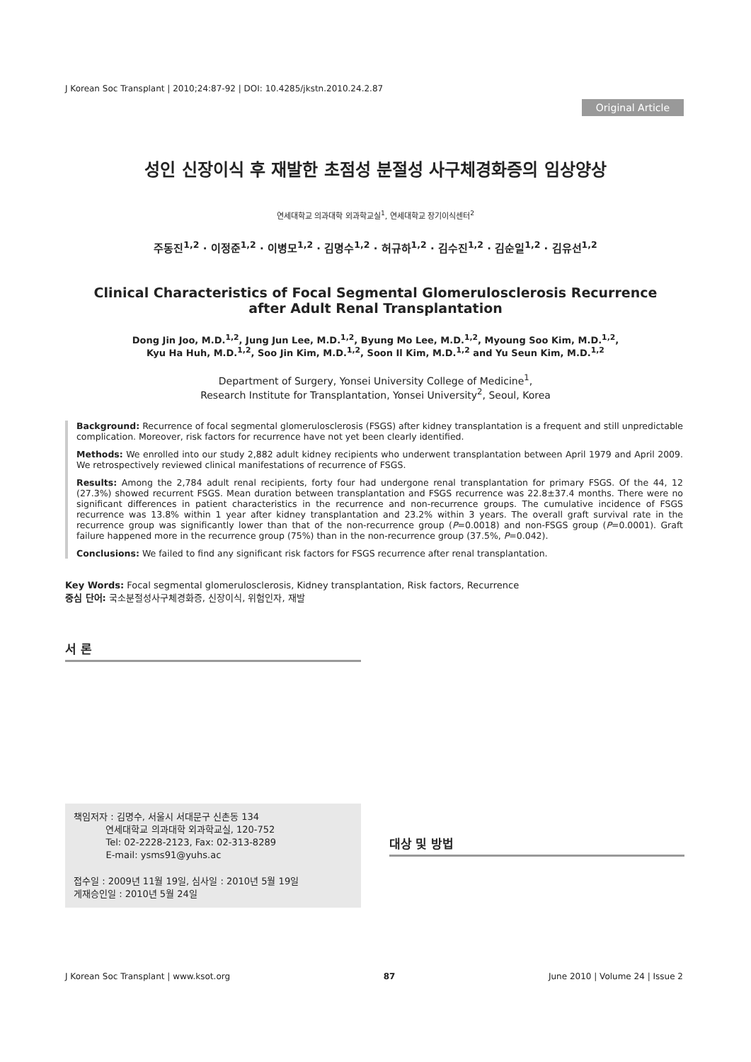J Korean Soc Transplant | 2010;24:87-92 | DOI: 10.4285/jkstn.2010.24.2.87
Original Article
성인 신장이식 후 재발한 초점성 분절성 사구체경화증의 임상양상
연세대학교 의과대학 외과학교실<sup>1</sup>, 연세대학교 장기이식센터<sup>2</sup>
주동진<sup>1,2</sup> · 이정준<sup>1,2</sup> · 이병모<sup>1,2</sup> · 김명수<sup>1,2</sup> · 허규하<sup>1,2</sup> · 김수진<sup>1,2</sup> · 김순일<sup>1,2</sup> · 김유선<sup>1,2</sup>
Clinical Characteristics of Focal Segmental Glomerulosclerosis Recurrence
after Adult Renal Transplantation
Dong Jin Joo, M.D.<sup>1,2</sup>, Jung Jun Lee, M.D.<sup>1,2</sup>, Byung Mo Lee, M.D.<sup>1,2</sup>, Myoung Soo Kim, M.D.<sup>1,2</sup>,
Kyu Ha Huh, M.D.<sup>1,2</sup>, Soo Jin Kim, M.D.<sup>1,2</sup>, Soon Il Kim, M.D.<sup>1,2</sup> and Yu Seun Kim, M.D.<sup>1,2</sup>
Department of Surgery, Yonsei University College of Medicine<sup>1</sup>,
Research Institute for Transplantation, Yonsei University<sup>2</sup>, Seoul, Korea
Background: Recurrence of focal segmental glomerulosclerosis (FSGS) after kidney transplantation is a frequent and still unpredictable complication. Moreover, risk factors for recurrence have not yet been clearly identified.
Methods: We enrolled into our study 2,882 adult kidney recipients who underwent transplantation between April 1979 and April 2009. We retrospectively reviewed clinical manifestations of recurrence of FSGS.
Results: Among the 2,784 adult renal recipients, forty four had undergone renal transplantation for primary FSGS. Of the 44, 12 (27.3%) showed recurrent FSGS. Mean duration between transplantation and FSGS recurrence was 22.8±37.4 months. There were no significant differences in patient characteristics in the recurrence and non-recurrence groups. The cumulative incidence of FSGS recurrence was 13.8% within 1 year after kidney transplantation and 23.2% within 3 years. The overall graft survival rate in the recurrence group was significantly lower than that of the non-recurrence group (P=0.0018) and non-FSGS group (P=0.0001). Graft failure happened more in the recurrence group (75%) than in the non-recurrence group (37.5%, P=0.042).
Conclusions: We failed to find any significant risk factors for FSGS recurrence after renal transplantation.
Key Words: Focal segmental glomerulosclerosis, Kidney transplantation, Risk factors, Recurrence
중심 단어: 국소분절성사구체경화증, 신장이식, 위험인자, 재발
서 론
책임저자 : 김명수, 서울시 서대문구 신촌동 134
연세대학교 의과대학 외과학교실, 120-752
Tel: 02-2228-2123, Fax: 02-313-8289
E-mail: ysms91@yuhs.ac
접수일 : 2009년 11월 19일, 심사일 : 2010년 5월 19일
게재승인일 : 2010년 5월 24일
대상 및 방법
J Korean Soc Transplant | www.ksot.org 87 June 2010 | Volume 24 | Issue 2